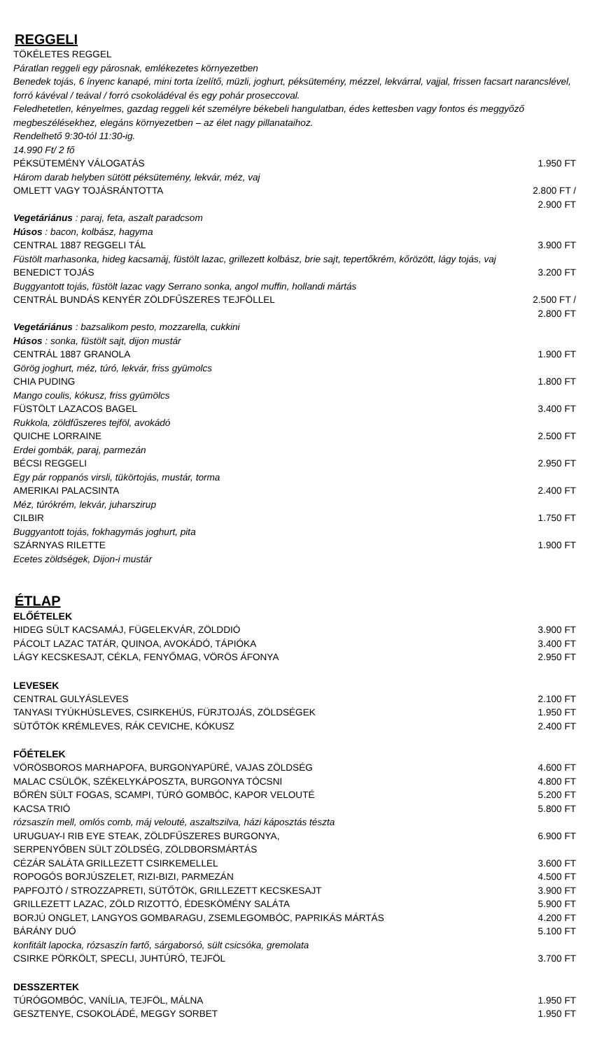REGGELI
TÖKÉLETES REGGEL
Páratlan reggeli egy párosnak, emlékezetes környezetben
Benedek tojás, 6 ínyenc kanapé, mini torta ízelítő, müzli, joghurt, péksütemény, mézzel, lekvárral, vajjal, frissen facsart narancslével, forró kávéval / teával / forró csokoládéval és egy pohár proseccoval.
Feledhetetlen, kényelmes, gazdag reggeli két személyre békebeli hangulatban, édes kettesben vagy fontos és meggyőző megbeszélésekhez, elegáns környezetben – az élet nagy pillanataihoz.
Rendelhető 9:30-tól 11:30-ig.
14.990 Ft/ 2 fő
PÉKSÜTEMÉNY VÁLOGATÁS 1.950 FT
Három darab helyben sütött péksütemény, lekvár, méz, vaj
OMLETT VAGY TOJÁSRÁNTOTTA 2.800 FT /
2.900 FT
Vegetáriánus : paraj, feta, aszalt paradcsom
Húsos : bacon, kolbász, hagyma
CENTRAL 1887 REGGELI TÁL 3.900 FT
Füstölt marhasonka, hideg kacsamáj, füstölt lazac, grillezett kolbász, brie sajt, tepertőkrém, kőrözött, lágy tojás, vaj
BENEDICT TOJÁS 3.200 FT
Buggyantott tojás, füstölt lazac vagy Serrano sonka, angol muffin, hollandi mártás
CENTRÁL BUNDÁS KENYÉR ZÖLDFŰSZERES TEJFÖLLEL 2.500 FT /
2.800 FT
Vegetáriánus : bazsalikom pesto, mozzarella, cukkini
Húsos : sonka, füstölt sajt, dijon mustár
CENTRÁL 1887 GRANOLA 1.900 FT
Görög joghurt, méz, túró, lekvár, friss gyümolcs
CHIA PUDING 1.800 FT
Mango coulis, kókusz, friss gyümölcs
FÜSTÖLT LAZACOS BAGEL 3.400 FT
Rukkola, zöldfűszeres tejföl, avokádó
QUICHE LORRAINE 2.500 FT
Erdei gombák, paraj, parmezán
BÉCSI REGGELI 2.950 FT
Egy pár roppanós virsli, tükörtojás, mustár, torma
AMERIKAI PALACSINTA 2.400 FT
Méz, túrókrém, lekvár, juharszirup
CILBIR 1.750 FT
Buggyantott tojás, fokhagymás joghurt, pita
SZÁRNYAS RILETTE 1.900 FT
Ecetes zöldségek, Dijon-i mustár
ÉTLAP
ELŐÉTELEK
HIDEG SÜLT KACSAMÁJ, FÜGELEKVÁR, ZÖLDDIÓ 3.900 FT
PÁCOLT LAZAC TATÁR, QUINOA, AVOKÁDÓ, TÁPIÓKA 3.400 FT
LÁGY KECSKESAJT, CÉKLA, FENYŐMAG, VÖRÖS ÁFONYA 2.950 FT
LEVESEK
CENTRAL GULYÁSLEVES 2.100 FT
TANYASI TYÚKHÚSLEVES, CSIRKEHÚS, FÜRJTOJÁS, ZÖLDSÉGEK 1.950 FT
SÜTŐTÖK KRÉMLEVES, RÁK CEVICHE, KÓKUSZ 2.400 FT
FŐÉTELEK
VÖRÖSBOROS MARHAPOFA, BURGONYAPÜRÉ, VAJAS ZÖLDSÉG 4.600 FT
MALAC CSÜLÖK, SZÉKELYKÁPOSZTA, BURGONYA TÓCSNI 4.800 FT
BŐRÉN SÜLT FOGAS, SCAMPI, TÚRÓ GOMBÓC, KAPOR VELOUTÉ 5.200 FT
KACSA TRIÓ 5.800 FT
rózsaszín mell, omlós comb, máj velouté, aszaltszilva, házi káposztás tészta
URUGUAY-I RIB EYE STEAK, ZÖLDFŰSZERES BURGONYA,
SERPENYŐBEN SÜLT ZÖLDSÉG, ZÖLDBORSMÁRTÁS 6.900 FT
CÉZÁR SALÁTA GRILLEZETT CSIRKEMELLEL 3.600 FT
ROPOGÓS BORJÚSZELET, RIZI-BIZI, PARMEZÁN 4.500 FT
PAPFOJTÓ / STROZZAPRETI, SÜTŐTÖK, GRILLEZETT KECSKESAJT 3.900 FT
GRILLEZETT LAZAC, ZÖLD RIZOTTÓ, ÉDESKÖMÉNY SALÁTA 5.900 FT
BORJÚ ONGLET, LANGYOS GOMBARAGU, ZSEMLEGOMBÓC, PAPRIKÁS MÁRTÁS 4.200 FT
BÁRÁNY DUÓ 5.100 FT
konfitált lapocka, rózsaszín fartő, sárgaborsó, sült csicsóka, gremolata
CSIRKE PÖRKÖLT, SPECLI, JUHTÚRÓ, TEJFÖL 3.700 FT
DESSZERTEK
TÚRÓGOMBÓC, VANÍLIA, TEJFÖL, MÁLNA 1.950 FT
GESZTENYE, CSOKOLÁDÉ, MEGGY SORBET 1.950 FT